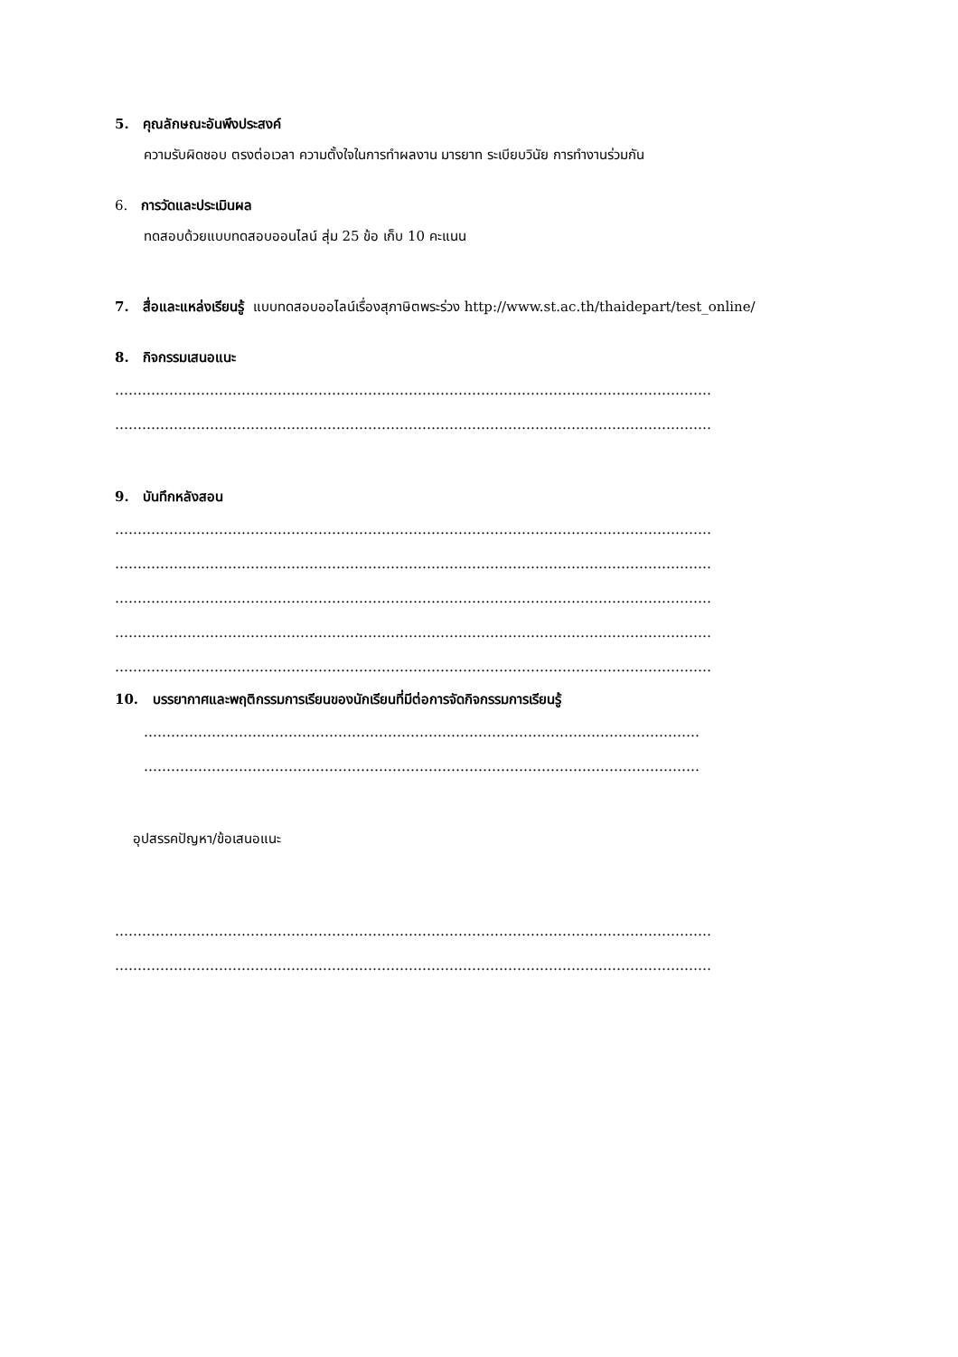5. คุณลักษณะอันพึงประสงค์
ความรับผิดชอบ ตรงต่อเวลา ความตั้งใจในการทำผลงาน มารยาท ระเบียบวินัย การทำงานร่วมกัน
6. การวัดและประเมินผล
ทดสอบด้วยแบบทดสอบออนไลน์ สุ่ม 25 ข้อ เก็บ 10 คะแนน
7. สื่อและแหล่งเรียนรู้ แบบทดสอบออไลน์เรื่องสุภาษิตพระร่วง http://www.st.ac.th/thaidepart/test_online/
8. กิจกรรมเสนอแนะ
……………………………………………………………………………………………………………………
……………………………………………………………………………………………………………………
9. บันทึกหลังสอน
……………………………………………………………………………………………………………………
……………………………………………………………………………………………………………………
……………………………………………………………………………………………………………………
……………………………………………………………………………………………………………………
……………………………………………………………………………………………………………………
10. บรรยากาศและพฤติกรรมการเรียนของนักเรียนที่มีต่อการจัดกิจกรรมการเรียนรู้
……………………………………………………………………………………………………………
……………………………………………………………………………………………………………
อุปสรรคปัญหา/ข้อเสนอแนะ
……………………………………………………………………………………………………………………
……………………………………………………………………………………………………………………